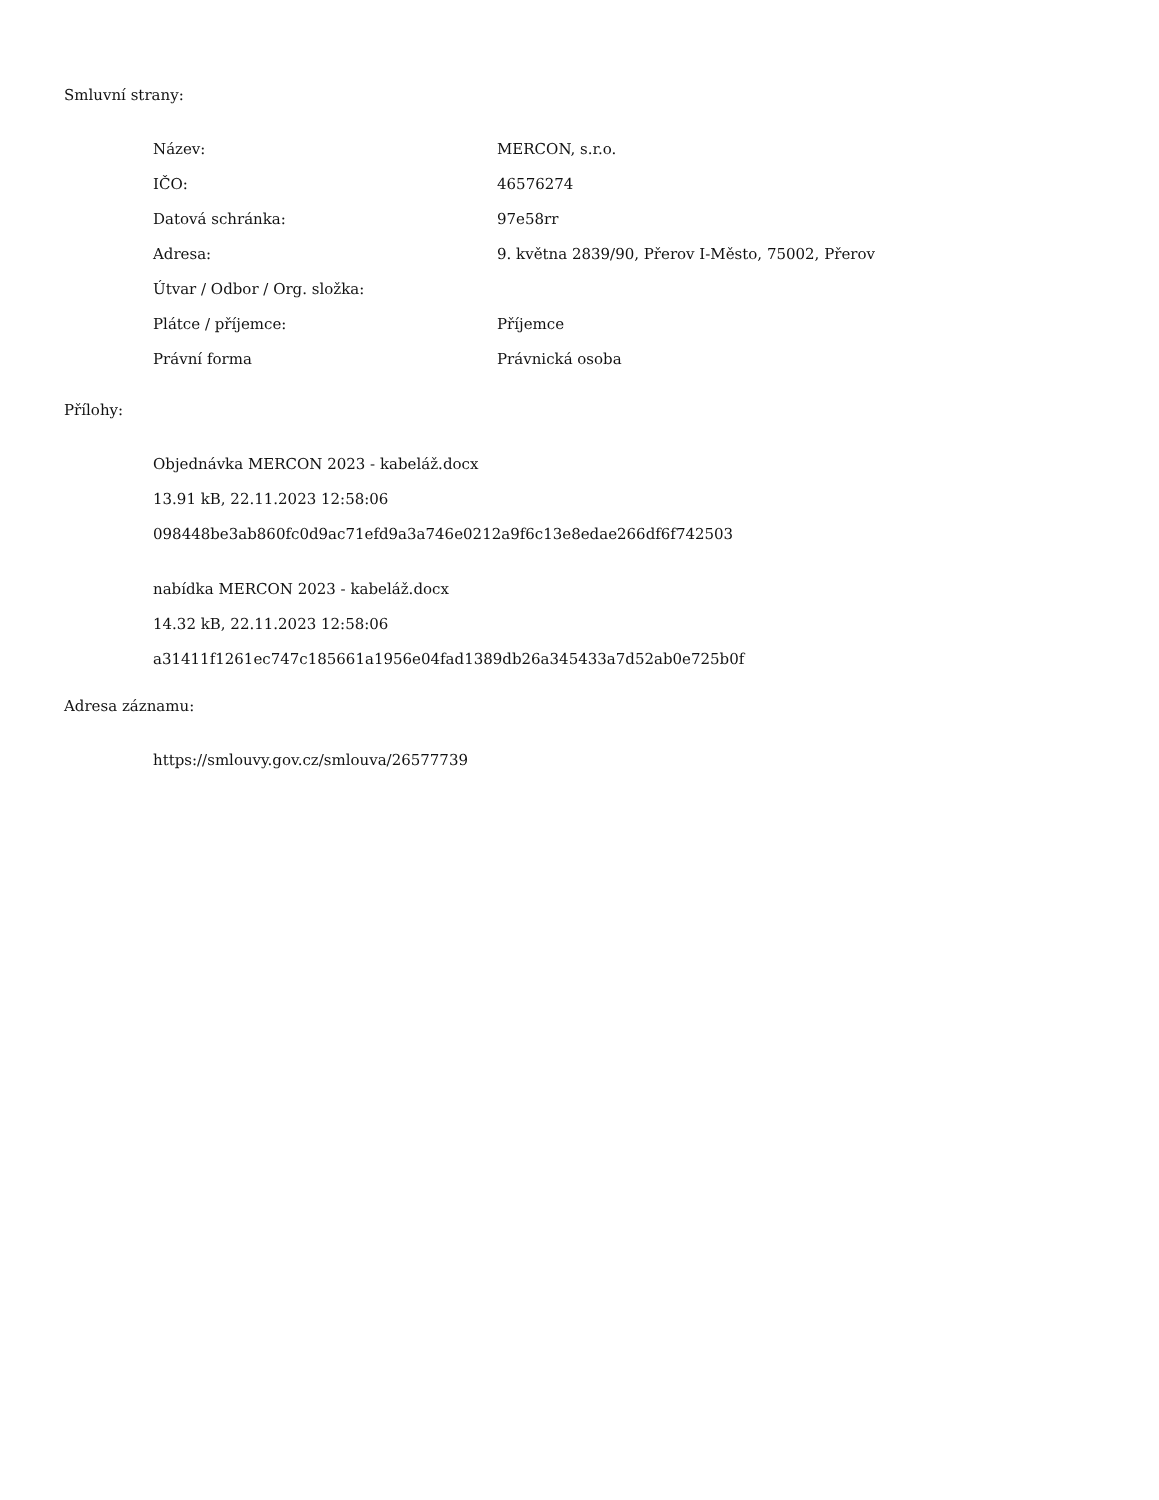Smluvní strany:
| Název: | MERCON, s.r.o. |
| IČO: | 46576274 |
| Datová schránka: | 97e58rr |
| Adresa: | 9. května 2839/90, Přerov I-Město, 75002, Přerov |
| Útvar / Odbor / Org. složka: | |
| Plátce / příjemce: | Příjemce |
| Právní forma | Právnická osoba |
Přílohy:
Objednávka MERCON 2023 - kabeláž.docx
13.91 kB, 22.11.2023 12:58:06
098448be3ab860fc0d9ac71efd9a3a746e0212a9f6c13e8edae266df6f742503
nabídka MERCON 2023 - kabeláž.docx
14.32 kB, 22.11.2023 12:58:06
a31411f1261ec747c185661a1956e04fad1389db26a345433a7d52ab0e725b0f
Adresa záznamu:
https://smlouvy.gov.cz/smlouva/26577739